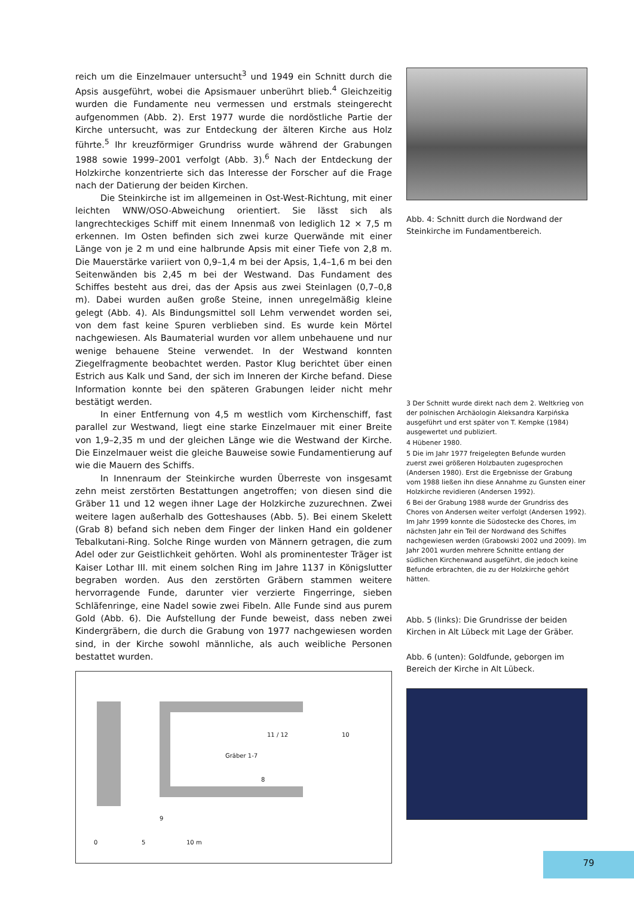reich um die Einzelmauer untersucht<sup>3</sup> und 1949 ein Schnitt durch die Apsis ausgeführt, wobei die Apsismauer unberührt blieb.<sup>4</sup> Gleichzeitig wurden die Fundamente neu vermessen und erstmals steingerecht aufgenommen (Abb. 2). Erst 1977 wurde die nordöstliche Partie der Kirche untersucht, was zur Entdeckung der älteren Kirche aus Holz führte.<sup>5</sup> Ihr kreuzförmiger Grundriss wurde während der Grabungen 1988 sowie 1999–2001 verfolgt (Abb. 3).<sup>6</sup> Nach der Entdeckung der Holzkirche konzentrierte sich das Interesse der Forscher auf die Frage nach der Datierung der beiden Kirchen.
Die Steinkirche ist im allgemeinen in Ost-West-Richtung, mit einer leichten WNW/OSO-Abweichung orientiert. Sie lässt sich als langrechteckiges Schiff mit einem Innenmaß von lediglich 12 × 7,5 m erkennen. Im Osten befinden sich zwei kurze Querwände mit einer Länge von je 2 m und eine halbrunde Apsis mit einer Tiefe von 2,8 m. Die Mauerstärke variiert von 0,9–1,4 m bei der Apsis, 1,4–1,6 m bei den Seitenwänden bis 2,45 m bei der Westwand. Das Fundament des Schiffes besteht aus drei, das der Apsis aus zwei Steinlagen (0,7–0,8 m). Dabei wurden außen große Steine, innen unregelmäßig kleine gelegt (Abb. 4). Als Bindungsmittel soll Lehm verwendet worden sei, von dem fast keine Spuren verblieben sind. Es wurde kein Mörtel nachgewiesen. Als Baumaterial wurden vor allem unbehauene und nur wenige behauene Steine verwendet. In der Westwand konnten Ziegelfragmente beobachtet werden. Pastor Klug berichtet über einen Estrich aus Kalk und Sand, der sich im Inneren der Kirche befand. Diese Information konnte bei den späteren Grabungen leider nicht mehr bestätigt werden.
In einer Entfernung von 4,5 m westlich vom Kirchenschiff, fast parallel zur Westwand, liegt eine starke Einzelmauer mit einer Breite von 1,9–2,35 m und der gleichen Länge wie die Westwand der Kirche. Die Einzelmauer weist die gleiche Bauweise sowie Fundamentierung auf wie die Mauern des Schiffs.
In Innenraum der Steinkirche wurden Überreste von insgesamt zehn meist zerstörten Bestattungen angetroffen; von diesen sind die Gräber 11 und 12 wegen ihner Lage der Holzkirche zuzurechnen. Zwei weitere lagen außerhalb des Gotteshauses (Abb. 5). Bei einem Skelett (Grab 8) befand sich neben dem Finger der linken Hand ein goldener Tebalkutani-Ring. Solche Ringe wurden von Männern getragen, die zum Adel oder zur Geistlichkeit gehörten. Wohl als prominentester Träger ist Kaiser Lothar III. mit einem solchen Ring im Jahre 1137 in Königslutter begraben worden. Aus den zerstörten Gräbern stammen weitere hervorragende Funde, darunter vier verzierte Fingerringe, sieben Schläfenringe, eine Nadel sowie zwei Fibeln. Alle Funde sind aus purem Gold (Abb. 6). Die Aufstellung der Funde beweist, dass neben zwei Kindergräbern, die durch die Grabung von 1977 nachgewiesen worden sind, in der Kirche sowohl männliche, als auch weibliche Personen bestattet wurden.
11 / 12 10
Gräber 1-7
8
9
0 5 10 m
Abb. 4: Schnitt durch die Nordwand der Steinkirche im Fundamentbereich.
3 Der Schnitt wurde direkt nach dem 2. Weltkrieg von der polnischen Archäologin Aleksandra Karpińska ausgeführt und erst später von T. Kempke (1984) ausgewertet und publiziert.
4 Hübener 1980.
5 Die im Jahr 1977 freigelegten Befunde wurden zuerst zwei größeren Holzbauten zugesprochen (Andersen 1980). Erst die Ergebnisse der Grabung vom 1988 ließen ihn diese Annahme zu Gunsten einer Holzkirche revidieren (Andersen 1992).
6 Bei der Grabung 1988 wurde der Grundriss des Chores von Andersen weiter verfolgt (Andersen 1992). Im Jahr 1999 konnte die Südostecke des Chores, im nächsten Jahr ein Teil der Nordwand des Schiffes nachgewiesen werden (Grabowski 2002 und 2009). Im Jahr 2001 wurden mehrere Schnitte entlang der südlichen Kirchenwand ausgeführt, die jedoch keine Befunde erbrachten, die zu der Holzkirche gehört hätten.
Abb. 5 (links): Die Grundrisse der beiden Kirchen in Alt Lübeck mit Lage der Gräber.
Abb. 6 (unten): Goldfunde, geborgen im Bereich der Kirche in Alt Lübeck.
79